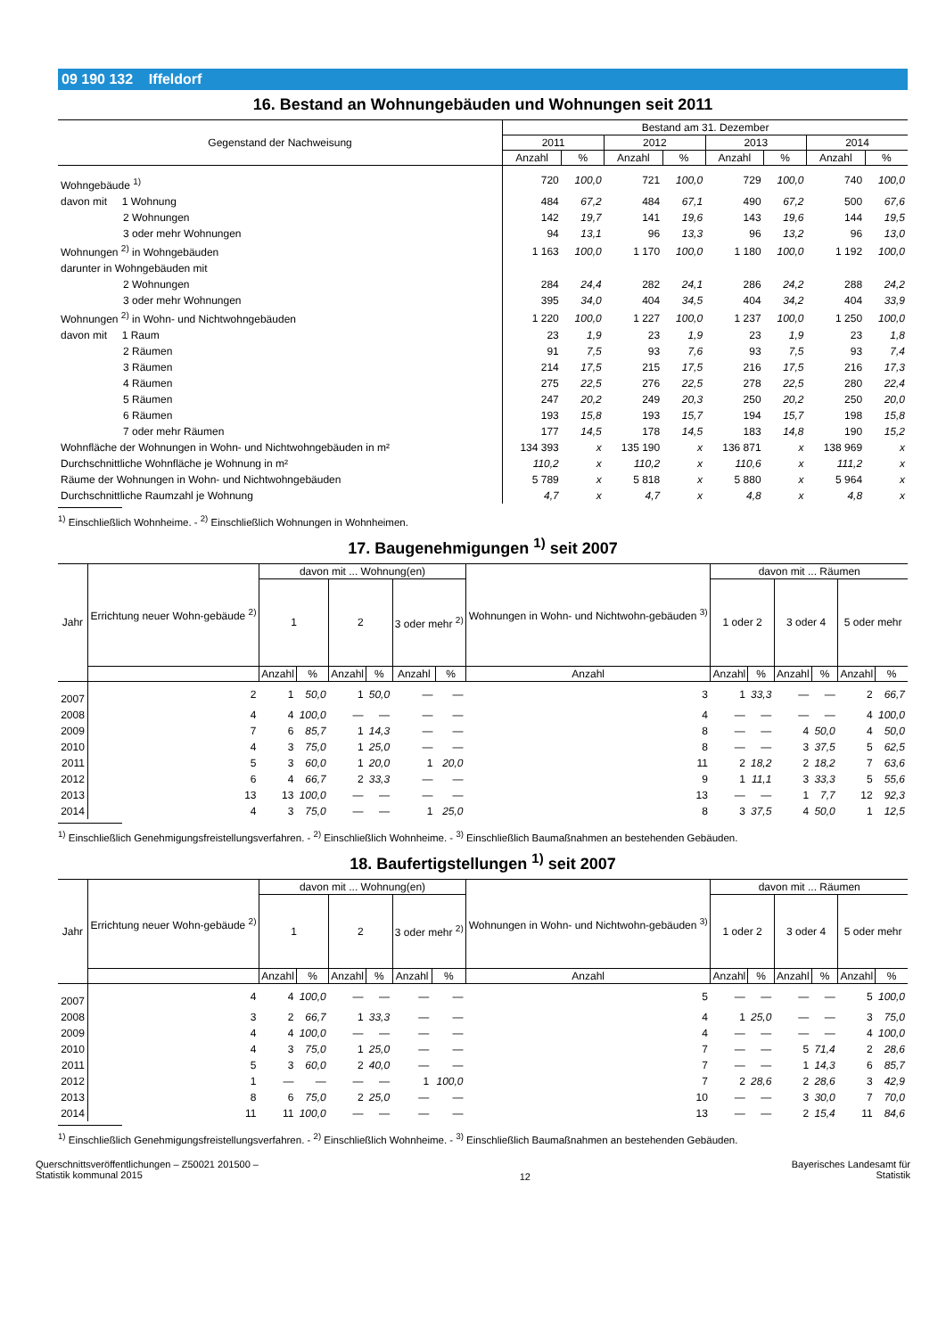09 190 132 Iffeldorf
16. Bestand an Wohnungebäuden und Wohnungen seit 2011
| Gegenstand der Nachweisung | Bestand am 31. Dezember | | | | | | | |
| --- | --- | --- | --- | --- | --- | --- | --- | --- |
| | 2011 | | 2012 | | 2013 | | 2014 | |
| | Anzahl | % | Anzahl | % | Anzahl | % | Anzahl | % |
| Wohngebäude <sup>1)</sup> | 720 | 100,0 | 721 | 100,0 | 729 | 100,0 | 740 | 100,0 |
| davon mit 1 Wohnung | 484 | 67,2 | 484 | 67,1 | 490 | 67,2 | 500 | 67,6 |
| 2 Wohnungen | 142 | 19,7 | 141 | 19,6 | 143 | 19,6 | 144 | 19,5 |
| 3 oder mehr Wohnungen | 94 | 13,1 | 96 | 13,3 | 96 | 13,2 | 96 | 13,0 |
| Wohnungen <sup>2)</sup> in Wohngebäuden | 1 163 | 100,0 | 1 170 | 100,0 | 1 180 | 100,0 | 1 192 | 100,0 |
| darunter in Wohngebäuden mit | | | | | | | | |
| 2 Wohnungen | 284 | 24,4 | 282 | 24,1 | 286 | 24,2 | 288 | 24,2 |
| 3 oder mehr Wohnungen | 395 | 34,0 | 404 | 34,5 | 404 | 34,2 | 404 | 33,9 |
| Wohnungen <sup>2)</sup> in Wohn- und Nichtwohngebäuden | 1 220 | 100,0 | 1 227 | 100,0 | 1 237 | 100,0 | 1 250 | 100,0 |
| davon mit 1 Raum | 23 | 1,9 | 23 | 1,9 | 23 | 1,9 | 23 | 1,8 |
| 2 Räumen | 91 | 7,5 | 93 | 7,6 | 93 | 7,5 | 93 | 7,4 |
| 3 Räumen | 214 | 17,5 | 215 | 17,5 | 216 | 17,5 | 216 | 17,3 |
| 4 Räumen | 275 | 22,5 | 276 | 22,5 | 278 | 22,5 | 280 | 22,4 |
| 5 Räumen | 247 | 20,2 | 249 | 20,3 | 250 | 20,2 | 250 | 20,0 |
| 6 Räumen | 193 | 15,8 | 193 | 15,7 | 194 | 15,7 | 198 | 15,8 |
| 7 oder mehr Räumen | 177 | 14,5 | 178 | 14,5 | 183 | 14,8 | 190 | 15,2 |
| Wohnfläche der Wohnungen in Wohn- und Nichtwohngebäuden in m² | 134 393 | x | 135 190 | x | 136 871 | x | 138 969 | x |
| Durchschnittliche Wohnfläche je Wohnung in m² | 110,2 | x | 110,2 | x | 110,6 | x | 111,2 | x |
| Räume der Wohnungen in Wohn- und Nichtwohngebäuden | 5 789 | x | 5 818 | x | 5 880 | x | 5 964 | x |
| Durchschnittliche Raumzahl je Wohnung | 4,7 | x | 4,7 | x | 4,8 | x | 4,8 | x |
<sup>1)</sup> Einschließlich Wohnheime. - <sup>2)</sup> Einschließlich Wohnungen in Wohnheimen.
17. Baugenehmigungen <sup>1)</sup> seit 2007
| Jahr | Errichtung neuer Wohn-gebäude <sup>2)</sup> | davon mit ... Wohnung(en) | | | | | | Wohnungen in Wohn- und Nichtwohn-gebäuden <sup>3)</sup> | davon mit ... Räumen | | | | | |
| --- | --- | --- | --- | --- | --- | --- | --- | --- | --- | --- | --- | --- | --- | --- |
| | | 1 | | 2 | | 3 oder mehr <sup>2)</sup> | | | 1 oder 2 | | 3 oder 4 | | 5 oder mehr | |
| | | Anzahl | % | Anzahl | % | Anzahl | % | Anzahl | Anzahl | % | Anzahl | % | Anzahl | % |
| 2007 | 2 | 1 | 50,0 | 1 | 50,0 | — | — | 3 | 1 | 33,3 | — | — | 2 | 66,7 |
| 2008 | 4 | 4 | 100,0 | — | — | — | — | 4 | — | — | — | — | 4 | 100,0 |
| 2009 | 7 | 6 | 85,7 | 1 | 14,3 | — | — | 8 | — | — | 4 | 50,0 | 4 | 50,0 |
| 2010 | 4 | 3 | 75,0 | 1 | 25,0 | — | — | 8 | — | — | 3 | 37,5 | 5 | 62,5 |
| 2011 | 5 | 3 | 60,0 | 1 | 20,0 | 1 | 20,0 | 11 | 2 | 18,2 | 2 | 18,2 | 7 | 63,6 |
| 2012 | 6 | 4 | 66,7 | 2 | 33,3 | — | — | 9 | 1 | 11,1 | 3 | 33,3 | 5 | 55,6 |
| 2013 | 13 | 13 | 100,0 | — | — | — | — | 13 | — | — | 1 | 7,7 | 12 | 92,3 |
| 2014 | 4 | 3 | 75,0 | — | — | 1 | 25,0 | 8 | 3 | 37,5 | 4 | 50,0 | 1 | 12,5 |
<sup>1)</sup> Einschließlich Genehmigungsfreistellungsverfahren. - <sup>2)</sup> Einschließlich Wohnheime. - <sup>3)</sup> Einschließlich Baumaßnahmen an bestehenden Gebäuden.
18. Baufertigstellungen <sup>1)</sup> seit 2007
| Jahr | Errichtung neuer Wohn-gebäude <sup>2)</sup> | davon mit ... Wohnung(en) | | | | | | Wohnungen in Wohn- und Nichtwohn-gebäuden <sup>3)</sup> | davon mit ... Räumen | | | | | |
| --- | --- | --- | --- | --- | --- | --- | --- | --- | --- | --- | --- | --- | --- | --- |
| | | 1 | | 2 | | 3 oder mehr <sup>2)</sup> | | | 1 oder 2 | | 3 oder 4 | | 5 oder mehr | |
| | | Anzahl | % | Anzahl | % | Anzahl | % | Anzahl | Anzahl | % | Anzahl | % | Anzahl | % |
| 2007 | 4 | 4 | 100,0 | — | — | — | — | 5 | — | — | — | — | 5 | 100,0 |
| 2008 | 3 | 2 | 66,7 | 1 | 33,3 | — | — | 4 | 1 | 25,0 | — | — | 3 | 75,0 |
| 2009 | 4 | 4 | 100,0 | — | — | — | — | 4 | — | — | — | — | 4 | 100,0 |
| 2010 | 4 | 3 | 75,0 | 1 | 25,0 | — | — | 7 | — | — | 5 | 71,4 | 2 | 28,6 |
| 2011 | 5 | 3 | 60,0 | 2 | 40,0 | — | — | 7 | — | — | 1 | 14,3 | 6 | 85,7 |
| 2012 | 1 | — | — | — | — | 1 | 100,0 | 7 | 2 | 28,6 | 2 | 28,6 | 3 | 42,9 |
| 2013 | 8 | 6 | 75,0 | 2 | 25,0 | — | — | 10 | — | — | 3 | 30,0 | 7 | 70,0 |
| 2014 | 11 | 11 | 100,0 | — | — | — | — | 13 | — | — | 2 | 15,4 | 11 | 84,6 |
<sup>1)</sup> Einschließlich Genehmigungsfreistellungsverfahren. - <sup>2)</sup> Einschließlich Wohnheime. - <sup>3)</sup> Einschließlich Baumaßnahmen an bestehenden Gebäuden.
Querschnittsveröffentlichungen – Z50021 201500 –
Statistik kommunal 2015
12
Bayerisches Landesamt für
Statistik